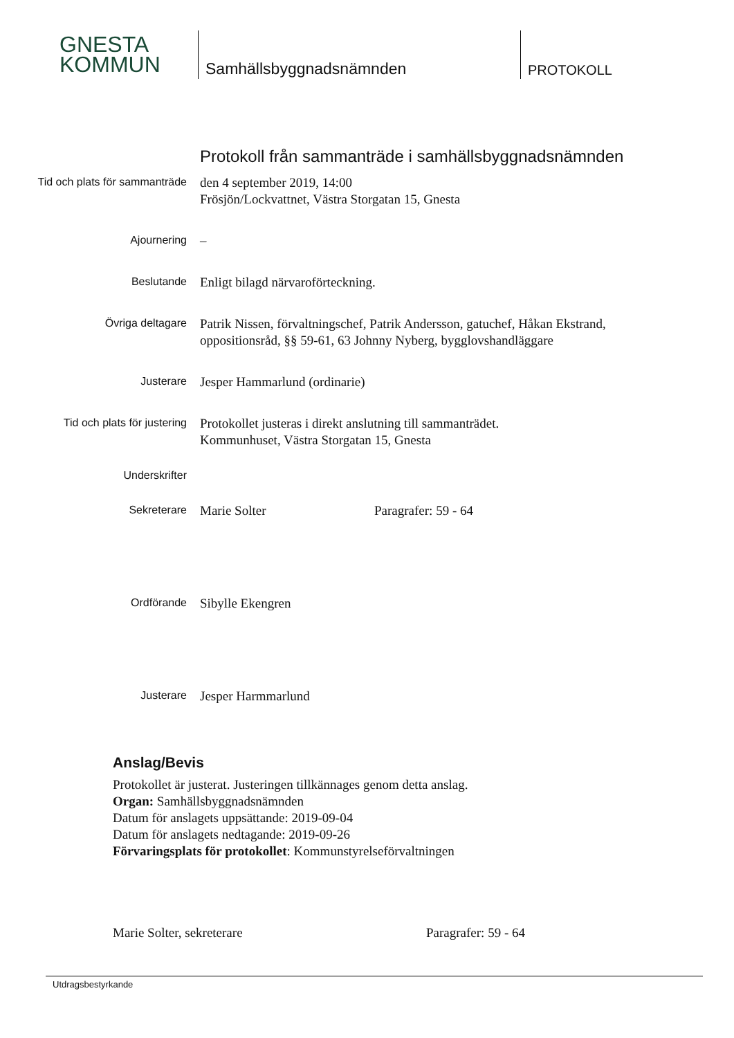GNESTA
KOMMUN
Samhällsbyggnadsnämnden
PROTOKOLL
Protokoll från sammanträde i samhällsbyggnadsnämnden
Tid och plats för sammanträde
den 4 september 2019, 14:00
Frösjön/Lockvattnet, Västra Storgatan 15, Gnesta
Ajournering
–
Beslutande
Enligt bilagd närvaroförteckning.
Övriga deltagare
Patrik Nissen, förvaltningschef, Patrik Andersson, gatuchef, Håkan Ekstrand,
oppositionsråd, §§ 59-61, 63 Johnny Nyberg, bygglovshandläggare
Justerare
Jesper Hammarlund (ordinarie)
Tid och plats för justering
Protokollet justeras i direkt anslutning till sammanträdet.
Kommunhuset, Västra Storgatan 15, Gnesta
Underskrifter
Sekreterare
Marie Solter Paragrafer: 59 - 64
Ordförande
Sibylle Ekengren
Justerare
Jesper Harmmarlund
Anslag/Bevis
Protokollet är justerat. Justeringen tillkännages genom detta anslag.
Organ: Samhällsbyggnadsnämnden
Datum för anslagets uppsättande: 2019-09-04
Datum för anslagets nedtagande: 2019-09-26
Förvaringsplats för protokollet: Kommunstyrelseförvaltningen
Marie Solter, sekreterare Paragrafer: 59 - 64
Utdragsbestyrkande